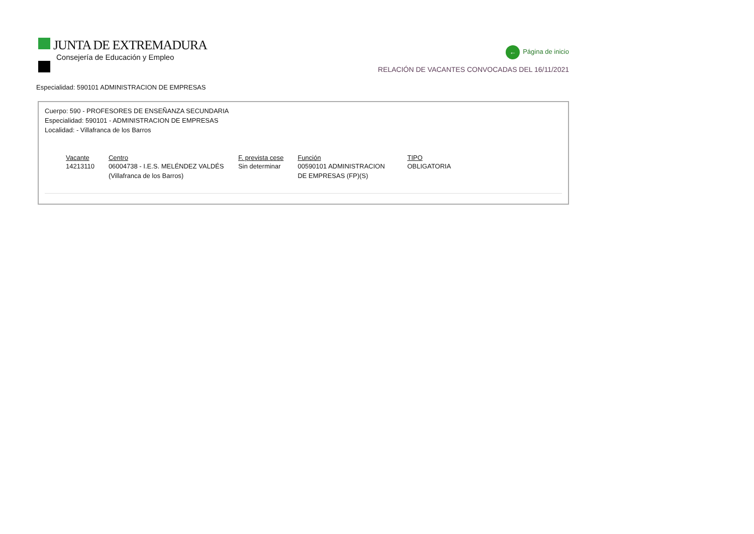JUNTA DE EXTREMADURA
Consejería de Educación y Empleo
← Página de inicio
RELACIÓN DE VACANTES CONVOCADAS DEL 16/11/2021
Especialidad: 590101 ADMINISTRACION DE EMPRESAS
Cuerpo: 590 - PROFESORES DE ENSEÑANZA SECUNDARIA
Especialidad: 590101 - ADMINISTRACION DE EMPRESAS
Localidad: - Villafranca de los Barros
| Vacante | Centro | F. prevista cese | Función | TIPO |
| --- | --- | --- | --- | --- |
| 14213110 | 06004738 - I.E.S. MELÉNDEZ VALDÉS (Villafranca de los Barros) | Sin determinar | 00590101 ADMINISTRACION DE EMPRESAS (FP)(S) | OBLIGATORIA |